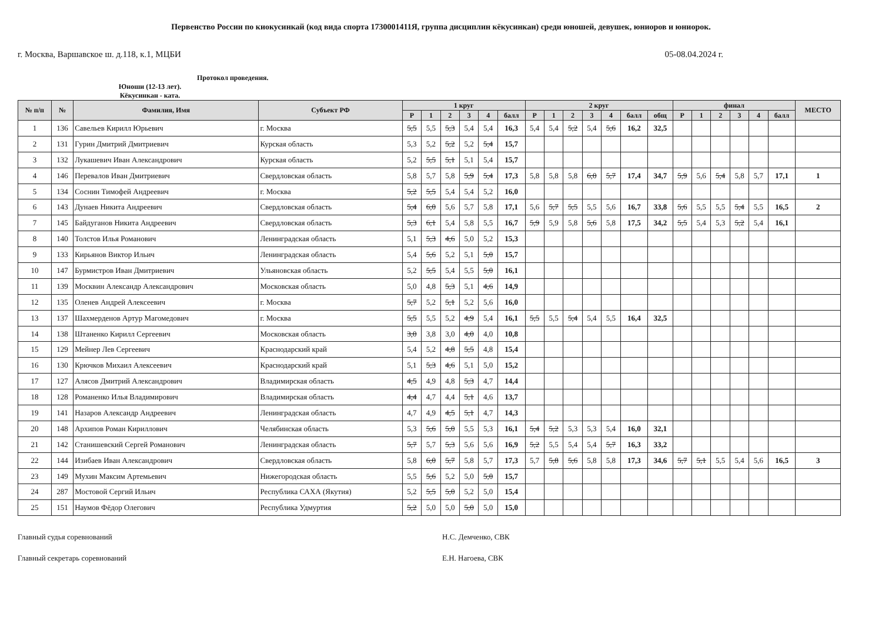Первенство России по киокусинкай (код вида спорта 1730001411Я, группа дисциплин кёкусинкан) среди юношей, девушек, юниоров и юниорок.
г. Москва, Варшавское ш. д.118, к.1, МЦБИ 05-08.04.2024 г.
Протокол проведения.
Юноши (12-13 лет).
Кёкусинкан - ката.
| № п/п | № | Фамилия, Имя | Субъект РФ | 1 круг | | | | | | 2 круг | | | | | | | финал | | | | | | МЕСТО |
| --- | --- | --- | --- | --- | --- | --- | --- | --- | --- | --- | --- | --- | --- | --- | --- | --- | --- | --- | --- | --- | --- | --- | --- |
| | | | | Р | 1 | 2 | 3 | 4 | балл | Р | 1 | 2 | 3 | 4 | балл | общ | Р | 1 | 2 | 3 | 4 | балл | |
| 1 | 136 | Савельев Кирилл Юрьевич | г. Москва | 5,5 | 5,5 | 5,3 | 5,4 | 5,4 | 16,3 | 5,4 | 5,4 | 5,2 | 5,4 | 5,6 | 16,2 | 32,5 | | | | | | | |
| 2 | 131 | Гурин Дмитрий Дмитриевич | Курская область | 5,3 | 5,2 | 5,2 | 5,2 | 5,4 | 15,7 | | | | | | | | | | | | | | |
| 3 | 132 | Лукашевич Иван Александрович | Курская область | 5,2 | 5,5 | 5,1 | 5,1 | 5,4 | 15,7 | | | | | | | | | | | | | | |
| 4 | 146 | Перевалов Иван Дмитриевич | Свердловская область | 5,8 | 5,7 | 5,8 | 5,9 | 5,4 | 17,3 | 5,8 | 5,8 | 5,8 | 6,0 | 5,7 | 17,4 | 34,7 | 5,9 | 5,6 | 5,4 | 5,8 | 5,7 | 17,1 | 1 |
| 5 | 134 | Соснин Тимофей Андреевич | г. Москва | 5,2 | 5,5 | 5,4 | 5,4 | 5,2 | 16,0 | | | | | | | | | | | | | | |
| 6 | 143 | Дунаев Никита Андреевич | Свердловская область | 5,4 | 6,0 | 5,6 | 5,7 | 5,8 | 17,1 | 5,6 | 5,7 | 5,5 | 5,5 | 5,6 | 16,7 | 33,8 | 5,6 | 5,5 | 5,5 | 5,4 | 5,5 | 16,5 | 2 |
| 7 | 145 | Байдуганов Никита Андреевич | Свердловская область | 5,3 | 6,1 | 5,4 | 5,8 | 5,5 | 16,7 | 5,9 | 5,9 | 5,8 | 5,6 | 5,8 | 17,5 | 34,2 | 5,5 | 5,4 | 5,3 | 5,2 | 5,4 | 16,1 | |
| 8 | 140 | Толстов Илья Романович | Ленинградская область | 5,1 | 5,3 | 4,6 | 5,0 | 5,2 | 15,3 | | | | | | | | | | | | | | |
| 9 | 133 | Кирьянов Виктор Ильич | Ленинградская область | 5,4 | 5,6 | 5,2 | 5,1 | 5,0 | 15,7 | | | | | | | | | | | | | | |
| 10 | 147 | Бурмистров Иван Дмитриевич | Ульяновская область | 5,2 | 5,5 | 5,4 | 5,5 | 5,0 | 16,1 | | | | | | | | | | | | | | |
| 11 | 139 | Москвин Александр Александрович | Московская область | 5,0 | 4,8 | 5,3 | 5,1 | 4,6 | 14,9 | | | | | | | | | | | | | | |
| 12 | 135 | Оленев Андрей Алексеевич | г. Москва | 5,7 | 5,2 | 5,1 | 5,2 | 5,6 | 16,0 | | | | | | | | | | | | | | |
| 13 | 137 | Шахмерденов Артур Магомедович | г. Москва | 5,5 | 5,5 | 5,2 | 4,9 | 5,4 | 16,1 | 5,5 | 5,5 | 5,4 | 5,4 | 5,5 | 16,4 | 32,5 | | | | | | | |
| 14 | 138 | Штаненко Кирилл Сергеевич | Московская область | 3,0 | 3,8 | 3,0 | 4,0 | 4,0 | 10,8 | | | | | | | | | | | | | | |
| 15 | 129 | Мейнер Лев Сергеевич | Краснодарский край | 5,4 | 5,2 | 4,8 | 5,5 | 4,8 | 15,4 | | | | | | | | | | | | | | |
| 16 | 130 | Крючков Михаил Алексеевич | Краснодарский край | 5,1 | 5,3 | 4,6 | 5,1 | 5,0 | 15,2 | | | | | | | | | | | | | | |
| 17 | 127 | Алясов Дмитрий Александрович | Владимирская область | 4,5 | 4,9 | 4,8 | 5,3 | 4,7 | 14,4 | | | | | | | | | | | | | | |
| 18 | 128 | Романенко Илья Владимирович | Владимирская область | 4,4 | 4,7 | 4,4 | 5,1 | 4,6 | 13,7 | | | | | | | | | | | | | | |
| 19 | 141 | Назаров Александр Андреевич | Ленинградская область | 4,7 | 4,9 | 4,5 | 5,1 | 4,7 | 14,3 | | | | | | | | | | | | | | |
| 20 | 148 | Архипов Роман Кириллович | Челябинская область | 5,3 | 5,6 | 5,0 | 5,5 | 5,3 | 16,1 | 5,4 | 5,2 | 5,3 | 5,3 | 5,4 | 16,0 | 32,1 | | | | | | | |
| 21 | 142 | Станишевский Сергей Романович | Ленинградская область | 5,7 | 5,7 | 5,3 | 5,6 | 5,6 | 16,9 | 5,2 | 5,5 | 5,4 | 5,4 | 5,7 | 16,3 | 33,2 | | | | | | | |
| 22 | 144 | Изибаев Иван Александрович | Свердловская область | 5,8 | 6,0 | 5,7 | 5,8 | 5,7 | 17,3 | 5,7 | 5,8 | 5,6 | 5,8 | 5,8 | 17,3 | 34,6 | 5,7 | 5,1 | 5,5 | 5,4 | 5,6 | 16,5 | 3 |
| 23 | 149 | Мухин Максим Артемьевич | Нижегородская область | 5,5 | 5,6 | 5,2 | 5,0 | 5,0 | 15,7 | | | | | | | | | | | | | | |
| 24 | 287 | Мостовой Сергий Ильич | Республика САХА (Якутия) | 5,2 | 5,5 | 5,0 | 5,2 | 5,0 | 15,4 | | | | | | | | | | | | | | |
| 25 | 151 | Наумов Фёдор Олегович | Республика Удмуртия | 5,2 | 5,0 | 5,0 | 5,0 | 5,0 | 15,0 | | | | | | | | | | | | | | |
Главный судья соревнований
Главный секретарь соревнований
Н.С. Демченко, СВК
Е.Н. Нагоева, СВК